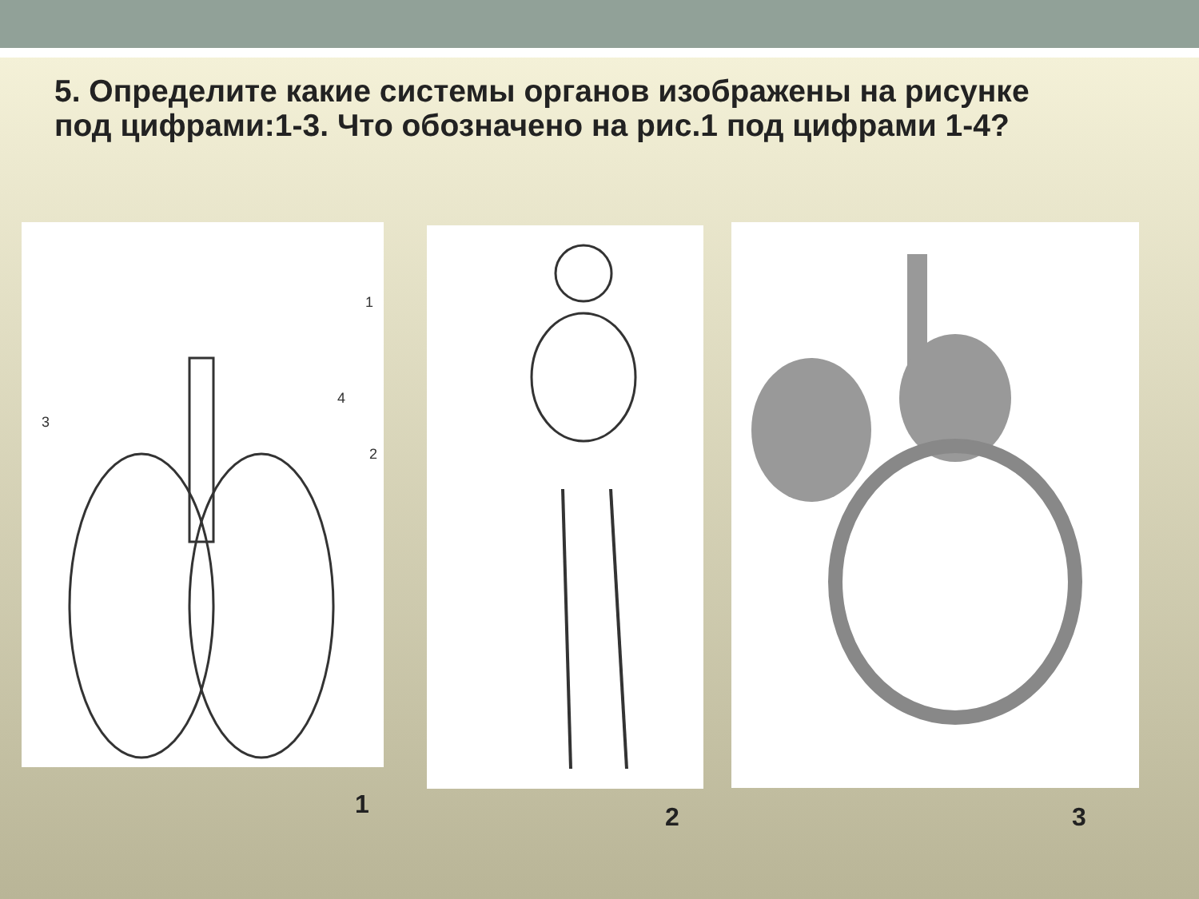5. Определите какие системы органов изображены на рисунке под цифрами:1-3. Что обозначено на рис.1 под цифрами 1-4?
1
2
3
4
1 2 3